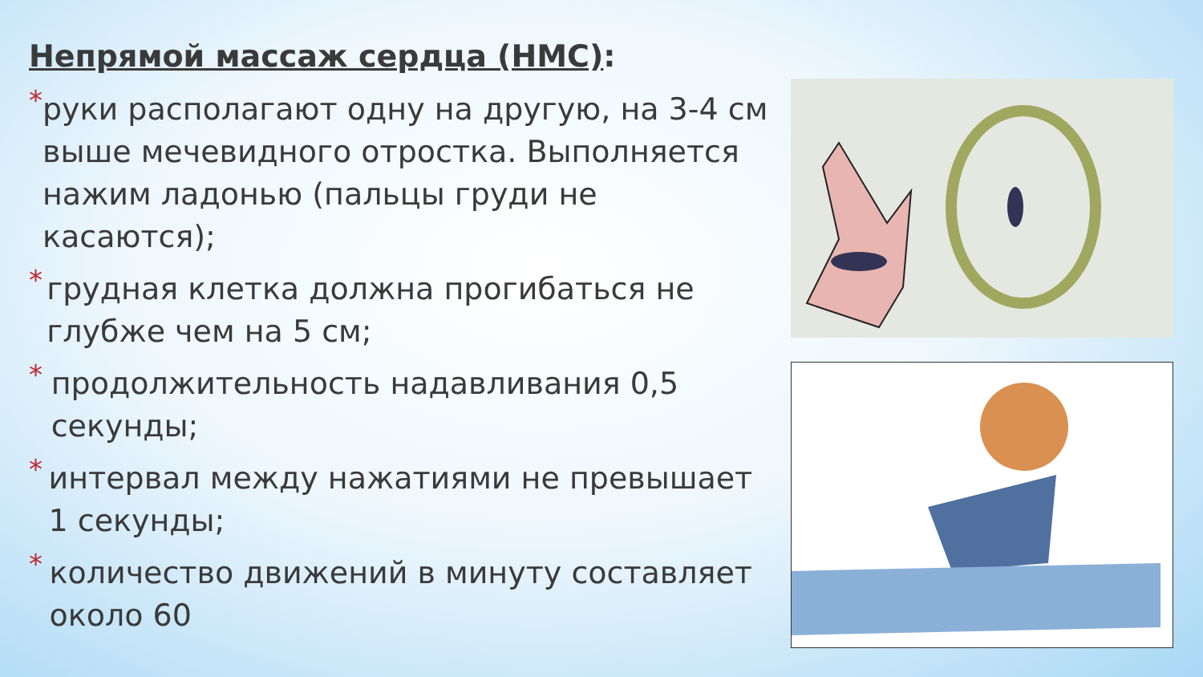Непрямой массаж сердца (НМС):
*
руки располагают одну на другую, на 3-4 см выше мечевидного отростка. Выполняется нажим ладонью (пальцы груди не касаются);
*
грудная клетка должна прогибаться не глубже чем на 5 см;
*
продолжительность надавливания 0,5 секунды;
*
интервал между нажатиями не превышает 1 секунды;
*
количество движений в минуту составляет около 60